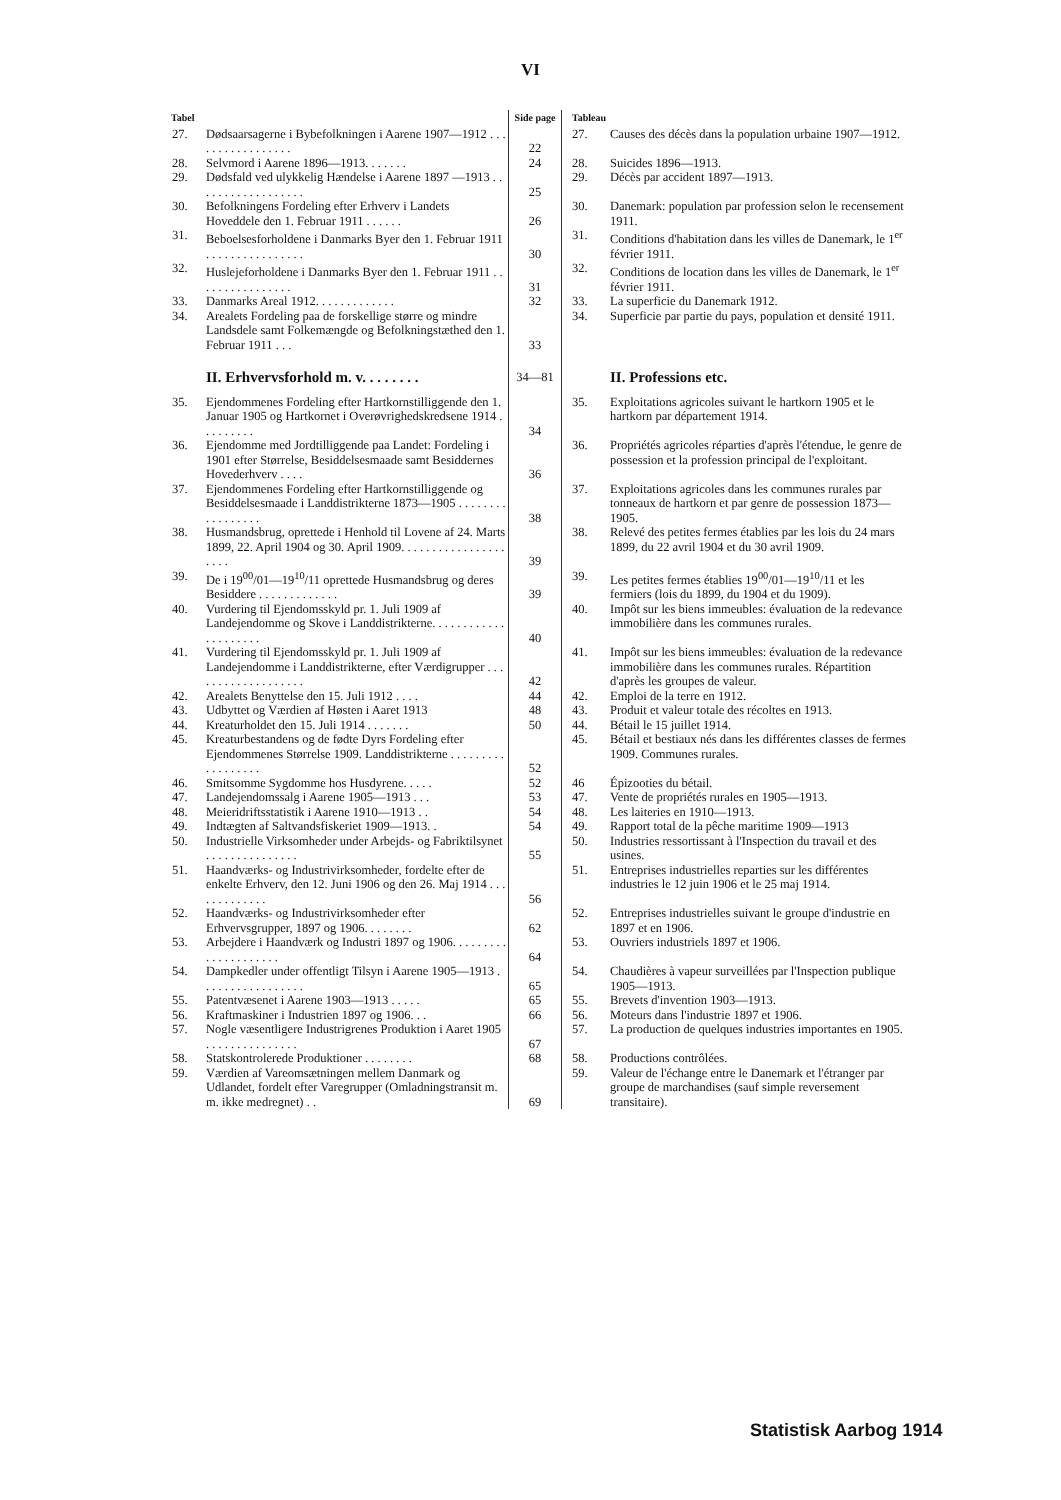VI
| Tabel | | Side page | Tableau | |
| --- | --- | --- | --- | --- |
| 27. | Dødsaarsagerne i Bybefolkningen i Aarene 1907—1912 . . . . . . . . . . . . . . . . . | 22 | 27. | Causes des décès dans la population urbaine 1907—1912. |
| 28. | Selvmord i Aarene 1896—1913. . . . . . . | 24 | 28. | Suicides 1896—1913. |
| 29. | Dødsfald ved ulykkelig Hændelse i Aarene 1897 —1913 . . . . . . . . . . . . . . . . . . | 25 | 29. | Décès par accident 1897—1913. |
| 30. | Befolkningens Fordeling efter Erhverv i Landets Hoveddele den 1. Februar 1911 . . . . . . | 26 | 30. | Danemark: population par profession selon le recensement 1911. |
| 31. | Beboelsesforholdene i Danmarks Byer den 1. Februar 1911 . . . . . . . . . . . . . . . . | 30 | 31. | Conditions d'habitation dans les villes de Danemark, le 1<sup>er</sup> février 1911. |
| 32. | Huslejeforholdene i Danmarks Byer den 1. Februar 1911 . . . . . . . . . . . . . . . . | 31 | 32. | Conditions de location dans les villes de Danemark, le 1<sup>er</sup> février 1911. |
| 33. | Danmarks Areal 1912. . . . . . . . . . . . . | 32 | 33. | La superficie du Danemark 1912. |
| 34. | Arealets Fordeling paa de forskellige større og mindre Landsdele samt Folkemængde og Befolkningstæthed den 1. Februar 1911 . . . | 33 | 34. | Superficie par partie du pays, population et densité 1911. |
| | II. Erhvervsforhold m. v. . . . . . . . | 34—81 | | II. Professions etc. |
| 35. | Ejendommenes Fordeling efter Hartkornstilliggende den 1. Januar 1905 og Hartkornet i Overøvrighedskredsene 1914 . . . . . . . . . | 34 | 35. | Exploitations agricoles suivant le hartkorn 1905 et le hartkorn par département 1914. |
| 36. | Ejendomme med Jordtilliggende paa Landet: Fordeling i 1901 efter Størrelse, Besiddelsesmaade samt Besiddernes Hovederhverv . . . . | 36 | 36. | Propriétés agricoles réparties d'après l'étendue, le genre de possession et la profession principal de l'exploitant. |
| 37. | Ejendommenes Fordeling efter Hartkornstilliggende og Besiddelsesmaade i Landdistrikterne 1873—1905 . . . . . . . . . . . . . . . . . | 38 | 37. | Exploitations agricoles dans les communes rurales par tonneaux de hartkorn et par genre de possession 1873—1905. |
| 38. | Husmandsbrug, oprettede i Henhold til Lovene af 24. Marts 1899, 22. April 1904 og 30. April 1909. . . . . . . . . . . . . . . . . . . . . | 39 | 38. | Relevé des petites fermes établies par les lois du 24 mars 1899, du 22 avril 1904 et du 30 avril 1909. |
| 39. | De i 19<sup>00</sup>/01—19<sup>10</sup>/11 oprettede Husmandsbrug og deres Besiddere . . . . . . . . . . . . . | 39 | 39. | Les petites fermes établies 19<sup>00</sup>/01—19<sup>10</sup>/11 et les fermiers (lois du 1899, du 1904 et du 1909). |
| 40. | Vurdering til Ejendomsskyld pr. 1. Juli 1909 af Landejendomme og Skove i Landdistrikterne. . . . . . . . . . . . . . . . . . . . . | 40 | 40. | Impôt sur les biens immeubles: évaluation de la redevance immobilière dans les communes rurales. |
| 41. | Vurdering til Ejendomsskyld pr. 1. Juli 1909 af Landejendomme i Landdistrikterne, efter Værdigrupper . . . . . . . . . . . . . . . . . . . | 42 | 41. | Impôt sur les biens immeubles: évaluation de la redevance immobilière dans les communes rurales. Répartition d'après les groupes de valeur. |
| 42. | Arealets Benyttelse den 15. Juli 1912 . . . . | 44 | 42. | Emploi de la terre en 1912. |
| 43. | Udbyttet og Værdien af Høsten i Aaret 1913 | 48 | 43. | Produit et valeur totale des récoltes en 1913. |
| 44. | Kreaturholdet den 15. Juli 1914 . . . . . . . | 50 | 44. | Bétail le 15 juillet 1914. |
| 45. | Kreaturbestandens og de fødte Dyrs Fordeling efter Ejendommenes Størrelse 1909. Landdistrikterne . . . . . . . . . . . . . . . . . . | 52 | 45. | Bétail et bestiaux nés dans les différentes classes de fermes 1909. Communes rurales. |
| 46. | Smitsomme Sygdomme hos Husdyrene. . . . . | 52 | 46 | Épizooties du bétail. |
| 47. | Landejendomssalg i Aarene 1905—1913 . . . | 53 | 47. | Vente de propriétés rurales en 1905—1913. |
| 48. | Meieridriftsstatistik i Aarene 1910—1913 . . | 54 | 48. | Les laiteries en 1910—1913. |
| 49. | Indtægten af Saltvandsfiskeriet 1909—1913. . | 54 | 49. | Rapport total de la pêche maritime 1909—1913 |
| 50. | Industrielle Virksomheder under Arbejds- og Fabriktilsynet . . . . . . . . . . . . . . . | 55 | 50. | Industries ressortissant à l'Inspection du travail et des usines. |
| 51. | Haandværks- og Industrivirksomheder, fordelte efter de enkelte Erhverv, den 12. Juni 1906 og den 26. Maj 1914 . . . . . . . . . . . . . | 56 | 51. | Entreprises industrielles reparties sur les différentes industries le 12 juin 1906 et le 25 maj 1914. |
| 52. | Haandværks- og Industrivirksomheder efter Erhvervsgrupper, 1897 og 1906. . . . . . . . | 62 | 52. | Entreprises industrielles suivant le groupe d'industrie en 1897 et en 1906. |
| 53. | Arbejdere i Haandværk og Industri 1897 og 1906. . . . . . . . . . . . . . . . . . . . . | 64 | 53. | Ouvriers industriels 1897 et 1906. |
| 54. | Dampkedler under offentligt Tilsyn i Aarene 1905—1913 . . . . . . . . . . . . . . . . . | 65 | 54. | Chaudières à vapeur surveillées par l'Inspection publique 1905—1913. |
| 55. | Patentvæsenet i Aarene 1903—1913 . . . . . | 65 | 55. | Brevets d'invention 1903—1913. |
| 56. | Kraftmaskiner i Industrien 1897 og 1906. . . | 66 | 56. | Moteurs dans l'industrie 1897 et 1906. |
| 57. | Nogle væsentligere Industrigrenes Produktion i Aaret 1905 . . . . . . . . . . . . . . . | 67 | 57. | La production de quelques industries importantes en 1905. |
| 58. | Statskontrolerede Produktioner . . . . . . . . | 68 | 58. | Productions contrôlées. |
| 59. | Værdien af Vareomsætningen mellem Danmark og Udlandet, fordelt efter Varegrupper (Omladningstransit m. m. ikke medregnet) . . | 69 | 59. | Valeur de l'échange entre le Danemark et l'étranger par groupe de marchandises (sauf simple reversement transitaire). |
Statistisk Aarbog 1914